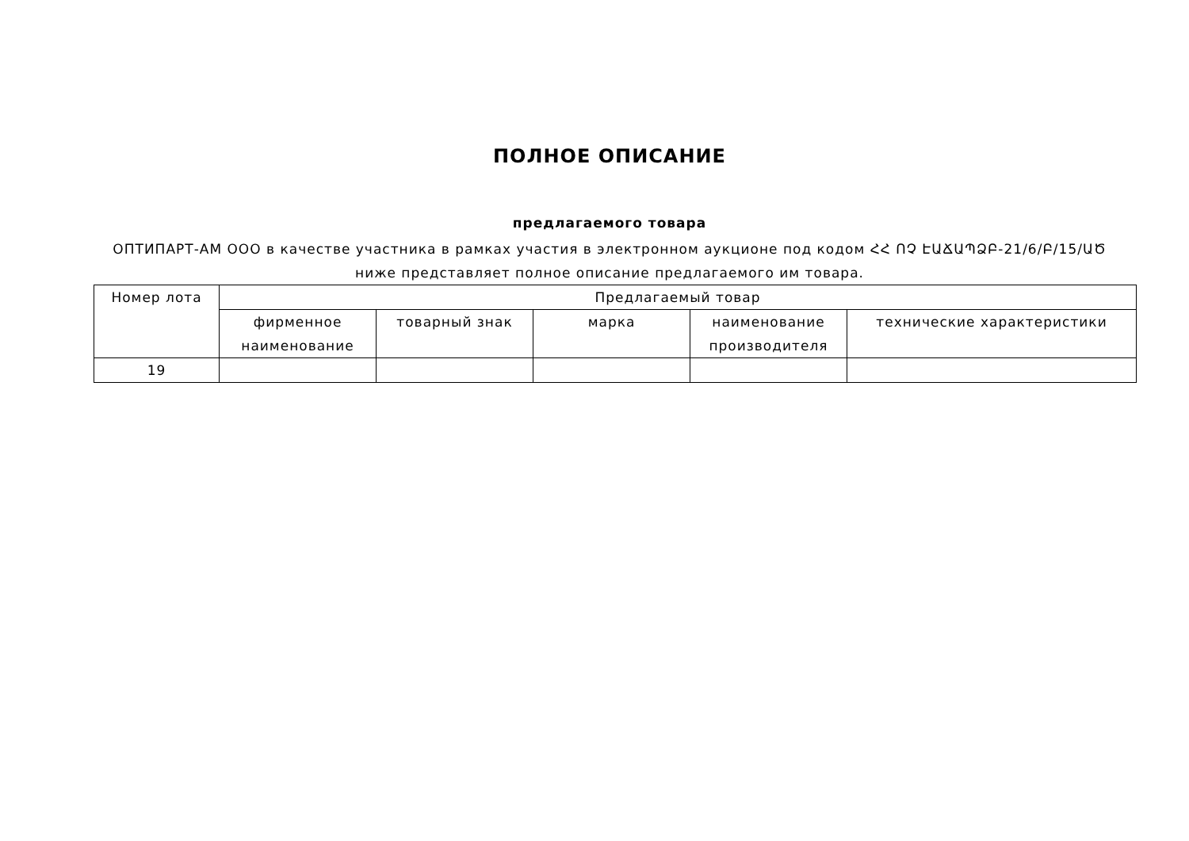ПОЛНОЕ ОПИСАНИЕ
предлагаемого товара
ОПТИПАРТ-АМ ООО в качестве участника в рамках участия в электронном аукционе под кодом ՀՀ ՈՉ ԷԱՃԱՊՁԲ-21/6/Բ/15/ԱԾ
ниже представляет полное описание предлагаемого им товара.
| Номер лота | Предлагаемый товар | | | | |
| --- | --- | --- | --- | --- | --- |
| | фирменное наименование | товарный знак | марка | наименование производителя | технические характеристики |
| 19 | | | | | |